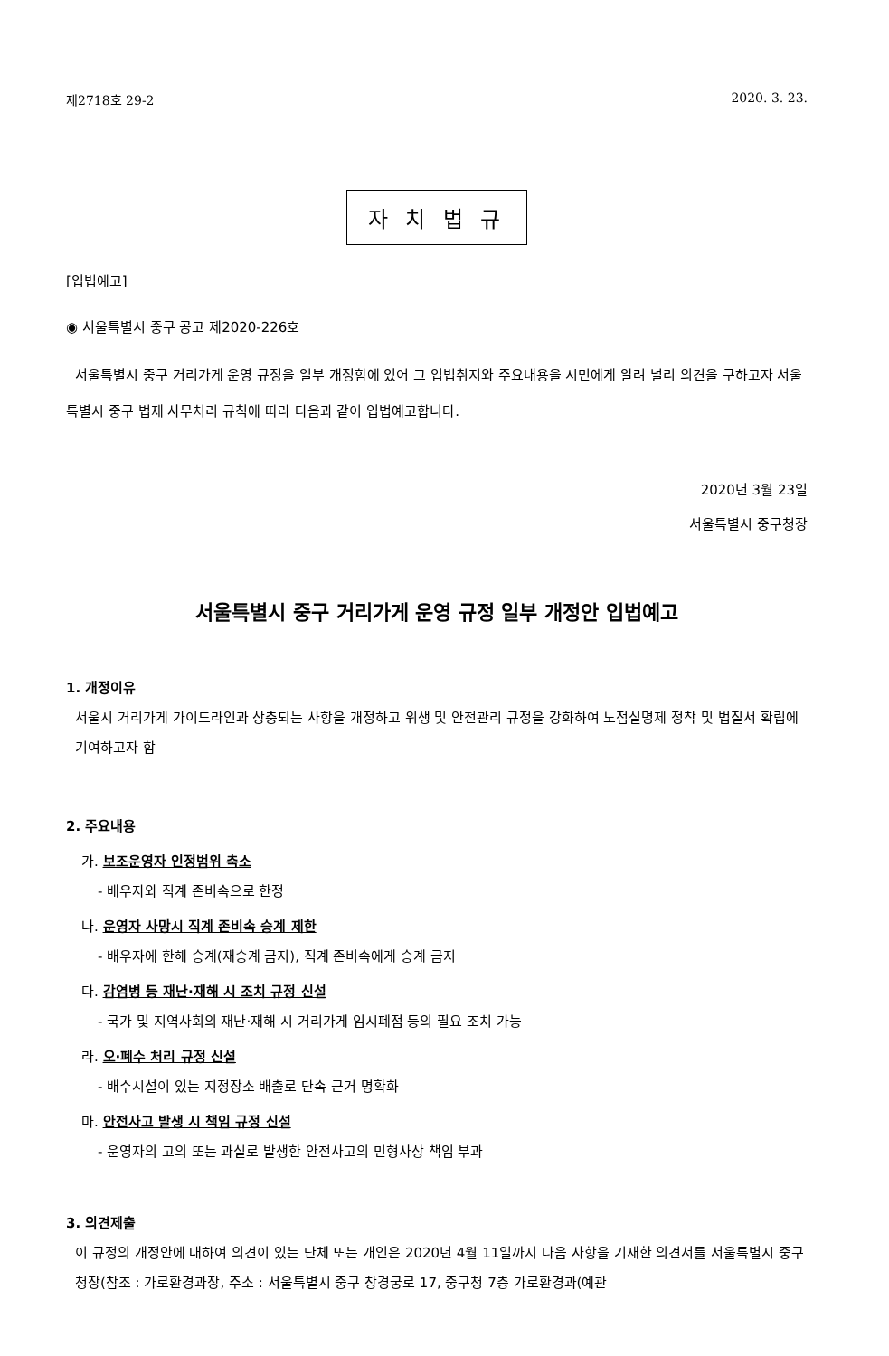제2718호 29-2 2020. 3. 23.
자 치 법 규
[입법예고]
◉ 서울특별시 중구 공고 제2020-226호
서울특별시 중구 거리가게 운영 규정을 일부 개정함에 있어 그 입법취지와 주요내용을 시민에게 알려 널리 의견을 구하고자 서울특별시 중구 법제 사무처리 규칙에 따라 다음과 같이 입법예고합니다.
2020년 3월 23일
서울특별시 중구청장
서울특별시 중구 거리가게 운영 규정 일부 개정안 입법예고
1. 개정이유
서울시 거리가게 가이드라인과 상충되는 사항을 개정하고 위생 및 안전관리 규정을 강화하여 노점실명제 정착 및 법질서 확립에 기여하고자 함
2. 주요내용
가. 보조운영자 인정범위 축소
- 배우자와 직계 존비속으로 한정
나. 운영자 사망시 직계 존비속 승계 제한
- 배우자에 한해 승계(재승계 금지), 직계 존비속에게 승계 금지
다. 감염병 등 재난·재해 시 조치 규정 신설
- 국가 및 지역사회의 재난·재해 시 거리가게 임시폐점 등의 필요 조치 가능
라. 오·폐수 처리 규정 신설
- 배수시설이 있는 지정장소 배출로 단속 근거 명확화
마. 안전사고 발생 시 책임 규정 신설
- 운영자의 고의 또는 과실로 발생한 안전사고의 민형사상 책임 부과
3. 의견제출
이 규정의 개정안에 대하여 의견이 있는 단체 또는 개인은 2020년 4월 11일까지 다음 사항을 기재한 의견서를 서울특별시 중구청장(참조 : 가로환경과장, 주소 : 서울특별시 중구 창경궁로 17, 중구청 7층 가로환경과(예관